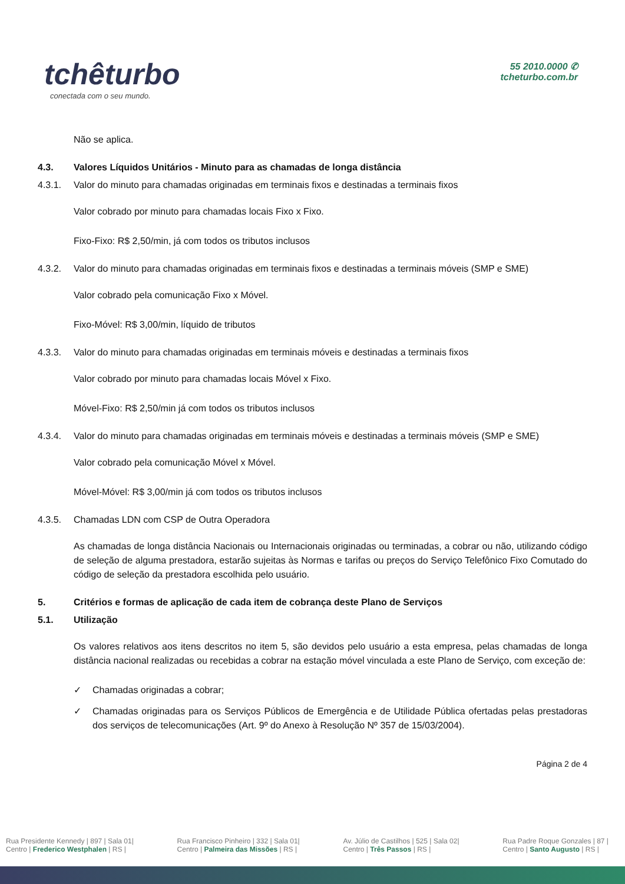tchêturbo
conectada com o seu mundo.
55 2010.0000 ✆
tcheturbo.com.br
Não se aplica.
4.3. Valores Líquidos Unitários - Minuto para as chamadas de longa distância
4.3.1. Valor do minuto para chamadas originadas em terminais fixos e destinadas a terminais fixos
Valor cobrado por minuto para chamadas locais Fixo x Fixo.
Fixo-Fixo: R$ 2,50/min, já com todos os tributos inclusos
4.3.2. Valor do minuto para chamadas originadas em terminais fixos e destinadas a terminais móveis (SMP e SME)
Valor cobrado pela comunicação Fixo x Móvel.
Fixo-Móvel: R$ 3,00/min, líquido de tributos
4.3.3. Valor do minuto para chamadas originadas em terminais móveis e destinadas a terminais fixos
Valor cobrado por minuto para chamadas locais Móvel x Fixo.
Móvel-Fixo: R$ 2,50/min já com todos os tributos inclusos
4.3.4. Valor do minuto para chamadas originadas em terminais móveis e destinadas a terminais móveis (SMP e SME)
Valor cobrado pela comunicação Móvel x Móvel.
Móvel-Móvel: R$ 3,00/min já com todos os tributos inclusos
4.3.5. Chamadas LDN com CSP de Outra Operadora
As chamadas de longa distância Nacionais ou Internacionais originadas ou terminadas, a cobrar ou não, utilizando código de seleção de alguma prestadora, estarão sujeitas às Normas e tarifas ou preços do Serviço Telefônico Fixo Comutado do código de seleção da prestadora escolhida pelo usuário.
5. Critérios e formas de aplicação de cada item de cobrança deste Plano de Serviços
5.1. Utilização
Os valores relativos aos itens descritos no item 5, são devidos pelo usuário a esta empresa, pelas chamadas de longa distância nacional realizadas ou recebidas a cobrar na estação móvel vinculada a este Plano de Serviço, com exceção de:
✓ Chamadas originadas a cobrar;
✓ Chamadas originadas para os Serviços Públicos de Emergência e de Utilidade Pública ofertadas pelas prestadoras dos serviços de telecomunicações (Art. 9º do Anexo à Resolução Nº 357 de 15/03/2004).
Página 2 de 4
Rua Presidente Kennedy | 897 | Sala 01|
Centro | Frederico Westphalen | RS |
Rua Francisco Pinheiro | 332 | Sala 01|
Centro | Palmeira das Missões | RS |
Av. Júlio de Castilhos | 525 | Sala 02|
Centro | Três Passos | RS |
Rua Padre Roque Gonzales | 87 |
Centro | Santo Augusto | RS |